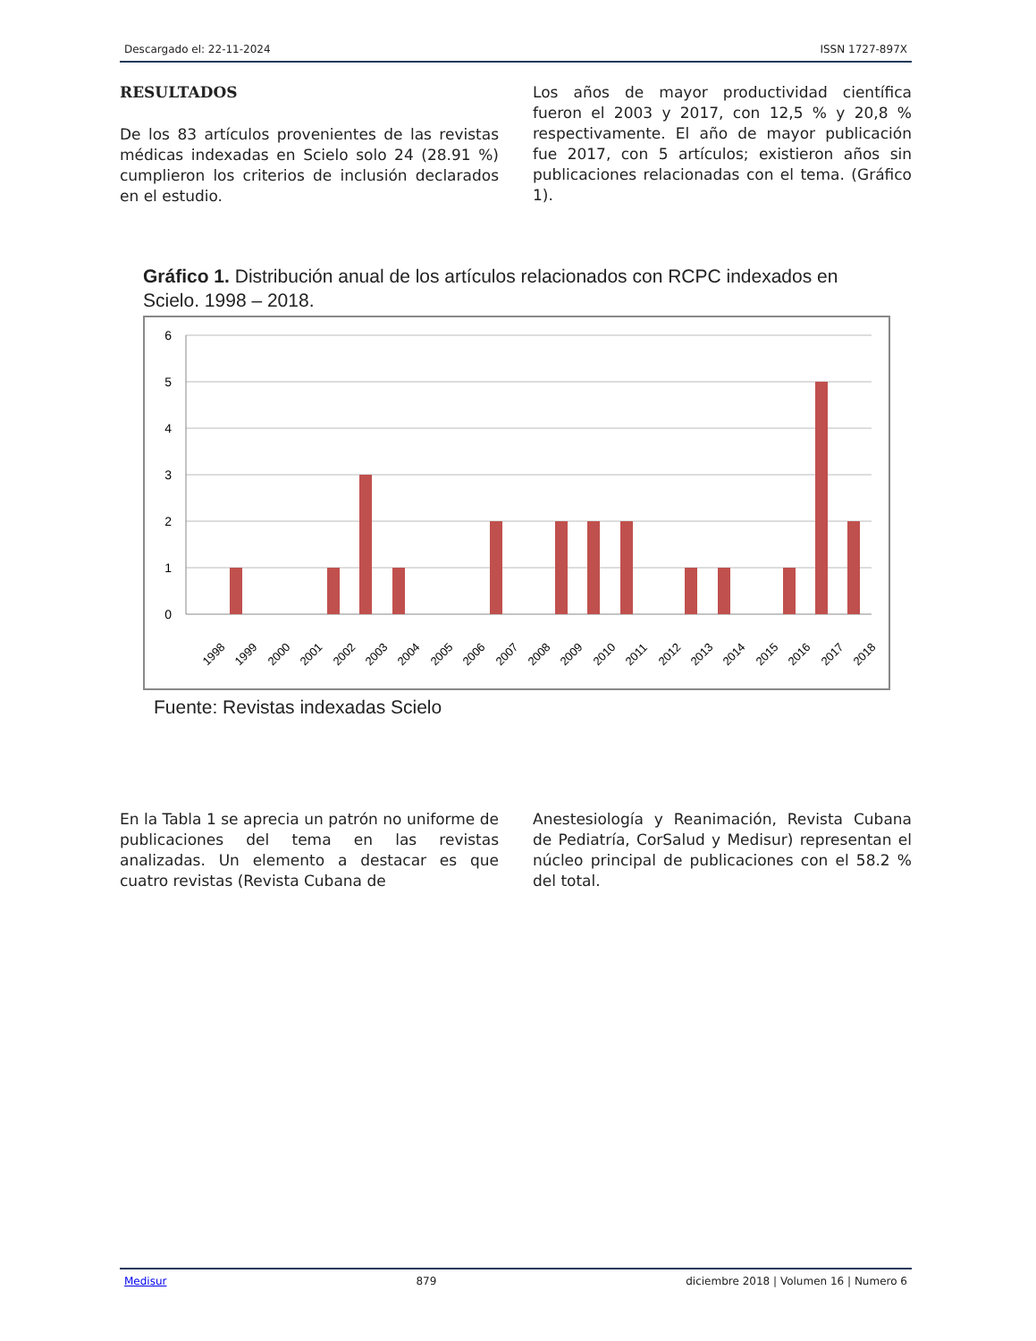Descargado el: 22-11-2024 ISSN 1727-897X
RESULTADOS
De los 83 artículos provenientes de las revistas médicas indexadas en Scielo solo 24 (28.91 %) cumplieron los criterios de inclusión declarados en el estudio.
Los años de mayor productividad científica fueron el 2003 y 2017, con 12,5 % y 20,8 % respectivamente. El año de mayor publicación fue 2017, con 5 artículos; existieron años sin publicaciones relacionadas con el tema. (Gráfico 1).
Gráfico 1. Distribución anual de los artículos relacionados con RCPC indexados en Scielo. 1998 – 2018.
6
5
4
3
2
1
0
1998
1999
2000
2001
2002
2003
2004
2005
2006
2007
2008
2009
2010
2011
2012
2013
2014
2015
2016
2017
2018
Fuente: Revistas indexadas Scielo
En la Tabla 1 se aprecia un patrón no uniforme de publicaciones del tema en las revistas analizadas. Un elemento a destacar es que cuatro revistas (Revista Cubana de
Anestesiología y Reanimación, Revista Cubana de Pediatría, CorSalud y Medisur) representan el núcleo principal de publicaciones con el 58.2 % del total.
Medisur 879 diciembre 2018 | Volumen 16 | Numero 6